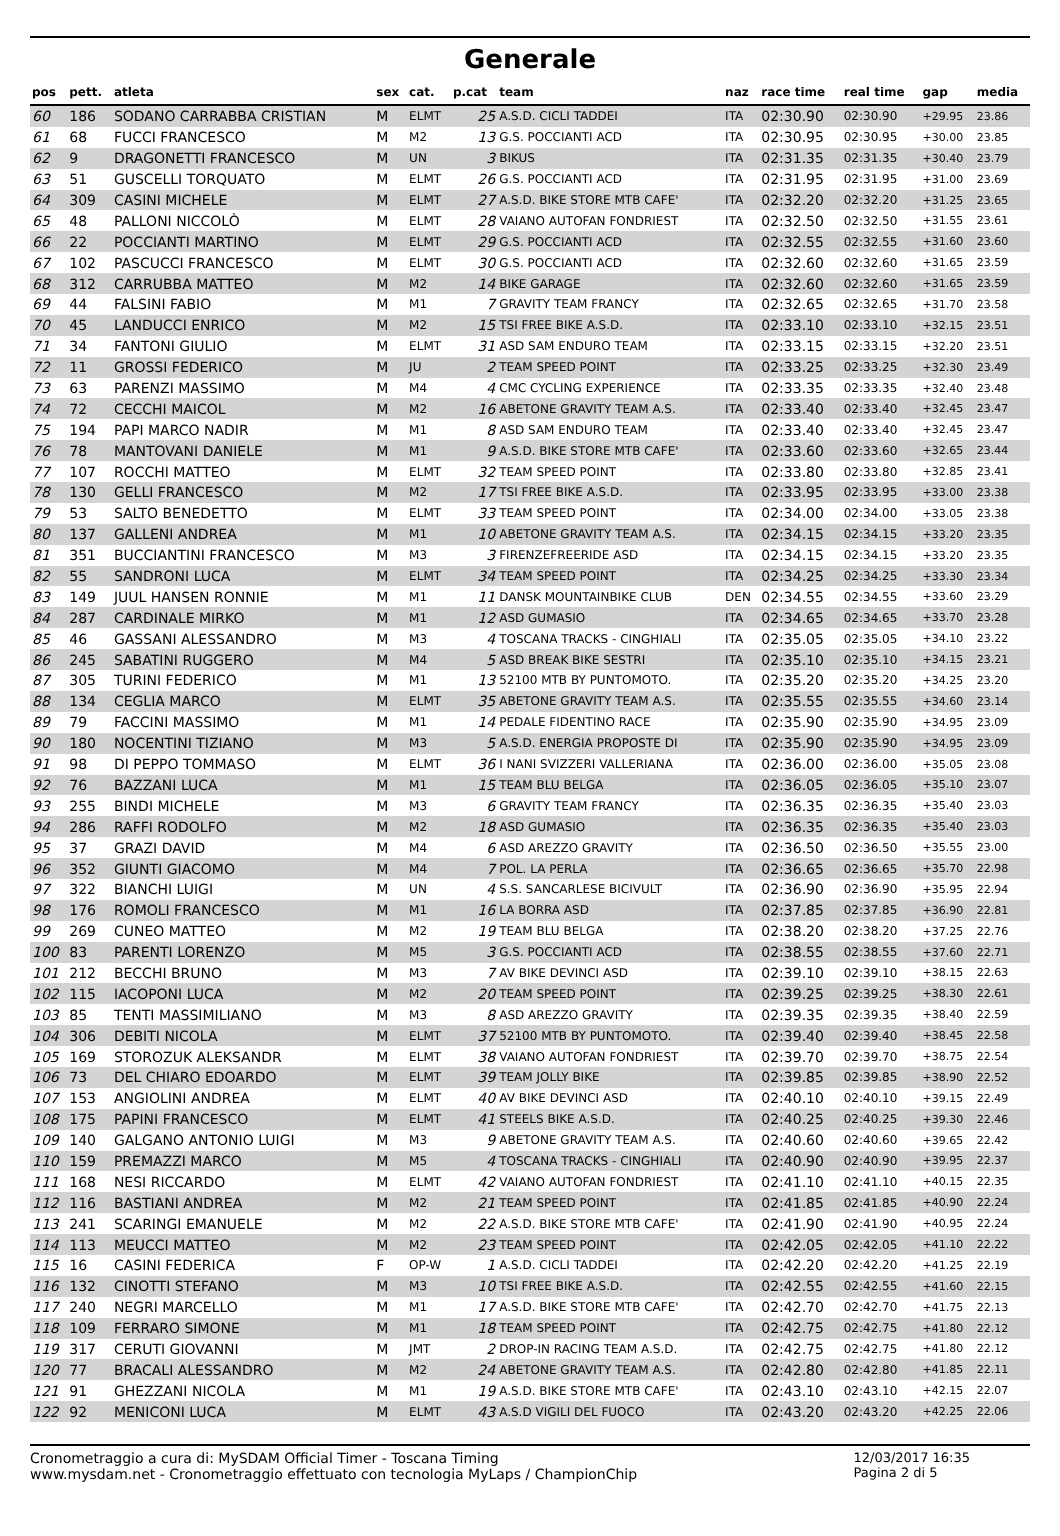Generale
| pos | pett. | atleta | sex | cat. | p.cat | team | naz | race time | real time | gap | media |
| --- | --- | --- | --- | --- | --- | --- | --- | --- | --- | --- | --- |
| 60 | 186 | SODANO CARRABBA CRISTIAN | M | ELMT | 25 | A.S.D. CICLI TADDEI | ITA | 02:30.90 | 02:30.90 | +29.95 | 23.86 |
| 61 | 68 | FUCCI FRANCESCO | M | M2 | 13 | G.S. POCCIANTI ACD | ITA | 02:30.95 | 02:30.95 | +30.00 | 23.85 |
| 62 | 9 | DRAGONETTI FRANCESCO | M | UN | 3 | BIKUS | ITA | 02:31.35 | 02:31.35 | +30.40 | 23.79 |
| 63 | 51 | GUSCELLI TORQUATO | M | ELMT | 26 | G.S. POCCIANTI ACD | ITA | 02:31.95 | 02:31.95 | +31.00 | 23.69 |
| 64 | 309 | CASINI MICHELE | M | ELMT | 27 | A.S.D. BIKE STORE MTB CAFE' | ITA | 02:32.20 | 02:32.20 | +31.25 | 23.65 |
| 65 | 48 | PALLONI NICCOLÒ | M | ELMT | 28 | VAIANO AUTOFAN FONDRIEST | ITA | 02:32.50 | 02:32.50 | +31.55 | 23.61 |
| 66 | 22 | POCCIANTI MARTINO | M | ELMT | 29 | G.S. POCCIANTI ACD | ITA | 02:32.55 | 02:32.55 | +31.60 | 23.60 |
| 67 | 102 | PASCUCCI FRANCESCO | M | ELMT | 30 | G.S. POCCIANTI ACD | ITA | 02:32.60 | 02:32.60 | +31.65 | 23.59 |
| 68 | 312 | CARRUBBA MATTEO | M | M2 | 14 | BIKE GARAGE | ITA | 02:32.60 | 02:32.60 | +31.65 | 23.59 |
| 69 | 44 | FALSINI FABIO | M | M1 | 7 | GRAVITY TEAM FRANCY | ITA | 02:32.65 | 02:32.65 | +31.70 | 23.58 |
| 70 | 45 | LANDUCCI ENRICO | M | M2 | 15 | TSI FREE BIKE A.S.D. | ITA | 02:33.10 | 02:33.10 | +32.15 | 23.51 |
| 71 | 34 | FANTONI GIULIO | M | ELMT | 31 | ASD SAM ENDURO TEAM | ITA | 02:33.15 | 02:33.15 | +32.20 | 23.51 |
| 72 | 11 | GROSSI FEDERICO | M | JU | 2 | TEAM SPEED POINT | ITA | 02:33.25 | 02:33.25 | +32.30 | 23.49 |
| 73 | 63 | PARENZI MASSIMO | M | M4 | 4 | CMC CYCLING EXPERIENCE | ITA | 02:33.35 | 02:33.35 | +32.40 | 23.48 |
| 74 | 72 | CECCHI MAICOL | M | M2 | 16 | ABETONE GRAVITY TEAM A.S. | ITA | 02:33.40 | 02:33.40 | +32.45 | 23.47 |
| 75 | 194 | PAPI MARCO NADIR | M | M1 | 8 | ASD SAM ENDURO TEAM | ITA | 02:33.40 | 02:33.40 | +32.45 | 23.47 |
| 76 | 78 | MANTOVANI DANIELE | M | M1 | 9 | A.S.D. BIKE STORE MTB CAFE' | ITA | 02:33.60 | 02:33.60 | +32.65 | 23.44 |
| 77 | 107 | ROCCHI MATTEO | M | ELMT | 32 | TEAM SPEED POINT | ITA | 02:33.80 | 02:33.80 | +32.85 | 23.41 |
| 78 | 130 | GELLI FRANCESCO | M | M2 | 17 | TSI FREE BIKE A.S.D. | ITA | 02:33.95 | 02:33.95 | +33.00 | 23.38 |
| 79 | 53 | SALTO BENEDETTO | M | ELMT | 33 | TEAM SPEED POINT | ITA | 02:34.00 | 02:34.00 | +33.05 | 23.38 |
| 80 | 137 | GALLENI ANDREA | M | M1 | 10 | ABETONE GRAVITY TEAM A.S. | ITA | 02:34.15 | 02:34.15 | +33.20 | 23.35 |
| 81 | 351 | BUCCIANTINI FRANCESCO | M | M3 | 3 | FIRENZEFREERIDE ASD | ITA | 02:34.15 | 02:34.15 | +33.20 | 23.35 |
| 82 | 55 | SANDRONI LUCA | M | ELMT | 34 | TEAM SPEED POINT | ITA | 02:34.25 | 02:34.25 | +33.30 | 23.34 |
| 83 | 149 | JUUL HANSEN RONNIE | M | M1 | 11 | DANSK MOUNTAINBIKE CLUB | DEN | 02:34.55 | 02:34.55 | +33.60 | 23.29 |
| 84 | 287 | CARDINALE MIRKO | M | M1 | 12 | ASD GUMASIO | ITA | 02:34.65 | 02:34.65 | +33.70 | 23.28 |
| 85 | 46 | GASSANI ALESSANDRO | M | M3 | 4 | TOSCANA TRACKS - CINGHIALI | ITA | 02:35.05 | 02:35.05 | +34.10 | 23.22 |
| 86 | 245 | SABATINI RUGGERO | M | M4 | 5 | ASD BREAK BIKE SESTRI | ITA | 02:35.10 | 02:35.10 | +34.15 | 23.21 |
| 87 | 305 | TURINI FEDERICO | M | M1 | 13 | 52100 MTB BY PUNTOMOTO. | ITA | 02:35.20 | 02:35.20 | +34.25 | 23.20 |
| 88 | 134 | CEGLIA MARCO | M | ELMT | 35 | ABETONE GRAVITY TEAM A.S. | ITA | 02:35.55 | 02:35.55 | +34.60 | 23.14 |
| 89 | 79 | FACCINI MASSIMO | M | M1 | 14 | PEDALE FIDENTINO RACE | ITA | 02:35.90 | 02:35.90 | +34.95 | 23.09 |
| 90 | 180 | NOCENTINI TIZIANO | M | M3 | 5 | A.S.D. ENERGIA PROPOSTE DI | ITA | 02:35.90 | 02:35.90 | +34.95 | 23.09 |
| 91 | 98 | DI PEPPO TOMMASO | M | ELMT | 36 | I NANI SVIZZERI VALLERIANA | ITA | 02:36.00 | 02:36.00 | +35.05 | 23.08 |
| 92 | 76 | BAZZANI LUCA | M | M1 | 15 | TEAM BLU BELGA | ITA | 02:36.05 | 02:36.05 | +35.10 | 23.07 |
| 93 | 255 | BINDI MICHELE | M | M3 | 6 | GRAVITY TEAM FRANCY | ITA | 02:36.35 | 02:36.35 | +35.40 | 23.03 |
| 94 | 286 | RAFFI RODOLFO | M | M2 | 18 | ASD GUMASIO | ITA | 02:36.35 | 02:36.35 | +35.40 | 23.03 |
| 95 | 37 | GRAZI DAVID | M | M4 | 6 | ASD AREZZO GRAVITY | ITA | 02:36.50 | 02:36.50 | +35.55 | 23.00 |
| 96 | 352 | GIUNTI GIACOMO | M | M4 | 7 | POL. LA PERLA | ITA | 02:36.65 | 02:36.65 | +35.70 | 22.98 |
| 97 | 322 | BIANCHI LUIGI | M | UN | 4 | S.S. SANCARLESE BICIVULT | ITA | 02:36.90 | 02:36.90 | +35.95 | 22.94 |
| 98 | 176 | ROMOLI FRANCESCO | M | M1 | 16 | LA BORRA ASD | ITA | 02:37.85 | 02:37.85 | +36.90 | 22.81 |
| 99 | 269 | CUNEO MATTEO | M | M2 | 19 | TEAM BLU BELGA | ITA | 02:38.20 | 02:38.20 | +37.25 | 22.76 |
| 100 | 83 | PARENTI LORENZO | M | M5 | 3 | G.S. POCCIANTI ACD | ITA | 02:38.55 | 02:38.55 | +37.60 | 22.71 |
| 101 | 212 | BECCHI BRUNO | M | M3 | 7 | AV BIKE DEVINCI ASD | ITA | 02:39.10 | 02:39.10 | +38.15 | 22.63 |
| 102 | 115 | IACOPONI LUCA | M | M2 | 20 | TEAM SPEED POINT | ITA | 02:39.25 | 02:39.25 | +38.30 | 22.61 |
| 103 | 85 | TENTI MASSIMILIANO | M | M3 | 8 | ASD AREZZO GRAVITY | ITA | 02:39.35 | 02:39.35 | +38.40 | 22.59 |
| 104 | 306 | DEBITI NICOLA | M | ELMT | 37 | 52100 MTB BY PUNTOMOTO. | ITA | 02:39.40 | 02:39.40 | +38.45 | 22.58 |
| 105 | 169 | STOROZUK ALEKSANDR | M | ELMT | 38 | VAIANO AUTOFAN FONDRIEST | ITA | 02:39.70 | 02:39.70 | +38.75 | 22.54 |
| 106 | 73 | DEL CHIARO EDOARDO | M | ELMT | 39 | TEAM JOLLY BIKE | ITA | 02:39.85 | 02:39.85 | +38.90 | 22.52 |
| 107 | 153 | ANGIOLINI ANDREA | M | ELMT | 40 | AV BIKE DEVINCI ASD | ITA | 02:40.10 | 02:40.10 | +39.15 | 22.49 |
| 108 | 175 | PAPINI FRANCESCO | M | ELMT | 41 | STEELS BIKE A.S.D. | ITA | 02:40.25 | 02:40.25 | +39.30 | 22.46 |
| 109 | 140 | GALGANO ANTONIO LUIGI | M | M3 | 9 | ABETONE GRAVITY TEAM A.S. | ITA | 02:40.60 | 02:40.60 | +39.65 | 22.42 |
| 110 | 159 | PREMAZZI MARCO | M | M5 | 4 | TOSCANA TRACKS - CINGHIALI | ITA | 02:40.90 | 02:40.90 | +39.95 | 22.37 |
| 111 | 168 | NESI RICCARDO | M | ELMT | 42 | VAIANO AUTOFAN FONDRIEST | ITA | 02:41.10 | 02:41.10 | +40.15 | 22.35 |
| 112 | 116 | BASTIANI ANDREA | M | M2 | 21 | TEAM SPEED POINT | ITA | 02:41.85 | 02:41.85 | +40.90 | 22.24 |
| 113 | 241 | SCARINGI EMANUELE | M | M2 | 22 | A.S.D. BIKE STORE MTB CAFE' | ITA | 02:41.90 | 02:41.90 | +40.95 | 22.24 |
| 114 | 113 | MEUCCI MATTEO | M | M2 | 23 | TEAM SPEED POINT | ITA | 02:42.05 | 02:42.05 | +41.10 | 22.22 |
| 115 | 16 | CASINI FEDERICA | F | OP-W | 1 | A.S.D. CICLI TADDEI | ITA | 02:42.20 | 02:42.20 | +41.25 | 22.19 |
| 116 | 132 | CINOTTI STEFANO | M | M3 | 10 | TSI FREE BIKE A.S.D. | ITA | 02:42.55 | 02:42.55 | +41.60 | 22.15 |
| 117 | 240 | NEGRI MARCELLO | M | M1 | 17 | A.S.D. BIKE STORE MTB CAFE' | ITA | 02:42.70 | 02:42.70 | +41.75 | 22.13 |
| 118 | 109 | FERRARO SIMONE | M | M1 | 18 | TEAM SPEED POINT | ITA | 02:42.75 | 02:42.75 | +41.80 | 22.12 |
| 119 | 317 | CERUTI GIOVANNI | M | JMT | 2 | DROP-IN RACING TEAM A.S.D. | ITA | 02:42.75 | 02:42.75 | +41.80 | 22.12 |
| 120 | 77 | BRACALI ALESSANDRO | M | M2 | 24 | ABETONE GRAVITY TEAM A.S. | ITA | 02:42.80 | 02:42.80 | +41.85 | 22.11 |
| 121 | 91 | GHEZZANI NICOLA | M | M1 | 19 | A.S.D. BIKE STORE MTB CAFE' | ITA | 02:43.10 | 02:43.10 | +42.15 | 22.07 |
| 122 | 92 | MENICONI LUCA | M | ELMT | 43 | A.S.D VIGILI DEL FUOCO | ITA | 02:43.20 | 02:43.20 | +42.25 | 22.06 |
Cronometraggio a cura di: MySDAM Official Timer - Toscana Timing
www.mysdam.net - Cronometraggio effettuato con tecnologia MyLaps / ChampionChip
12/03/2017 16:35
Pagina 2 di 5